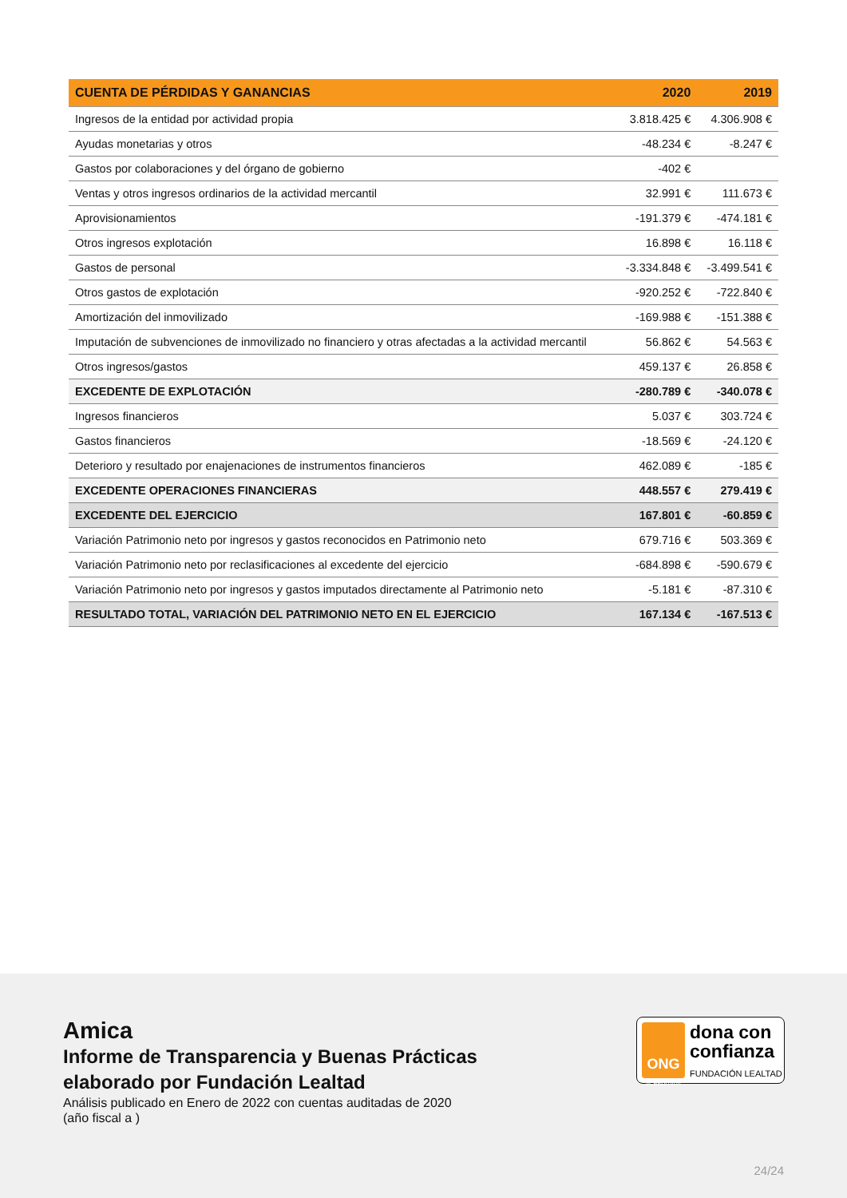| CUENTA DE PÉRDIDAS Y GANANCIAS | 2020 | 2019 |
| --- | --- | --- |
| Ingresos de la entidad por actividad propia | 3.818.425 € | 4.306.908 € |
| Ayudas monetarias y otros | -48.234 € | -8.247 € |
| Gastos por colaboraciones y del órgano de gobierno | -402 € | |
| Ventas y otros ingresos ordinarios de la actividad mercantil | 32.991 € | 111.673 € |
| Aprovisionamientos | -191.379 € | -474.181 € |
| Otros ingresos explotación | 16.898 € | 16.118 € |
| Gastos de personal | -3.334.848 € | -3.499.541 € |
| Otros gastos de explotación | -920.252 € | -722.840 € |
| Amortización del inmovilizado | -169.988 € | -151.388 € |
| Imputación de subvenciones de inmovilizado no financiero y otras afectadas a la actividad mercantil | 56.862 € | 54.563 € |
| Otros ingresos/gastos | 459.137 € | 26.858 € |
| EXCEDENTE DE EXPLOTACIÓN | -280.789 € | -340.078 € |
| Ingresos financieros | 5.037 € | 303.724 € |
| Gastos financieros | -18.569 € | -24.120 € |
| Deterioro y resultado por enajenaciones de instrumentos financieros | 462.089 € | -185 € |
| EXCEDENTE OPERACIONES FINANCIERAS | 448.557 € | 279.419 € |
| EXCEDENTE DEL EJERCICIO | 167.801 € | -60.859 € |
| Variación Patrimonio neto por ingresos y gastos reconocidos en Patrimonio neto | 679.716 € | 503.369 € |
| Variación Patrimonio neto por reclasificaciones al excedente del ejercicio | -684.898 € | -590.679 € |
| Variación Patrimonio neto por ingresos y gastos imputados directamente al Patrimonio neto | -5.181 € | -87.310 € |
| RESULTADO TOTAL, VARIACIÓN DEL PATRIMONIO NETO EN EL EJERCICIO | 167.134 € | -167.513 € |
Amica
Informe de Transparencia y Buenas Prácticas
elaborado por Fundación Lealtad
Análisis publicado en Enero de 2022 con cuentas auditadas de 2020
(año fiscal a )
ONG
ACREDITADA
dona con
confianza
FUNDACIÓN LEALTAD
24/24